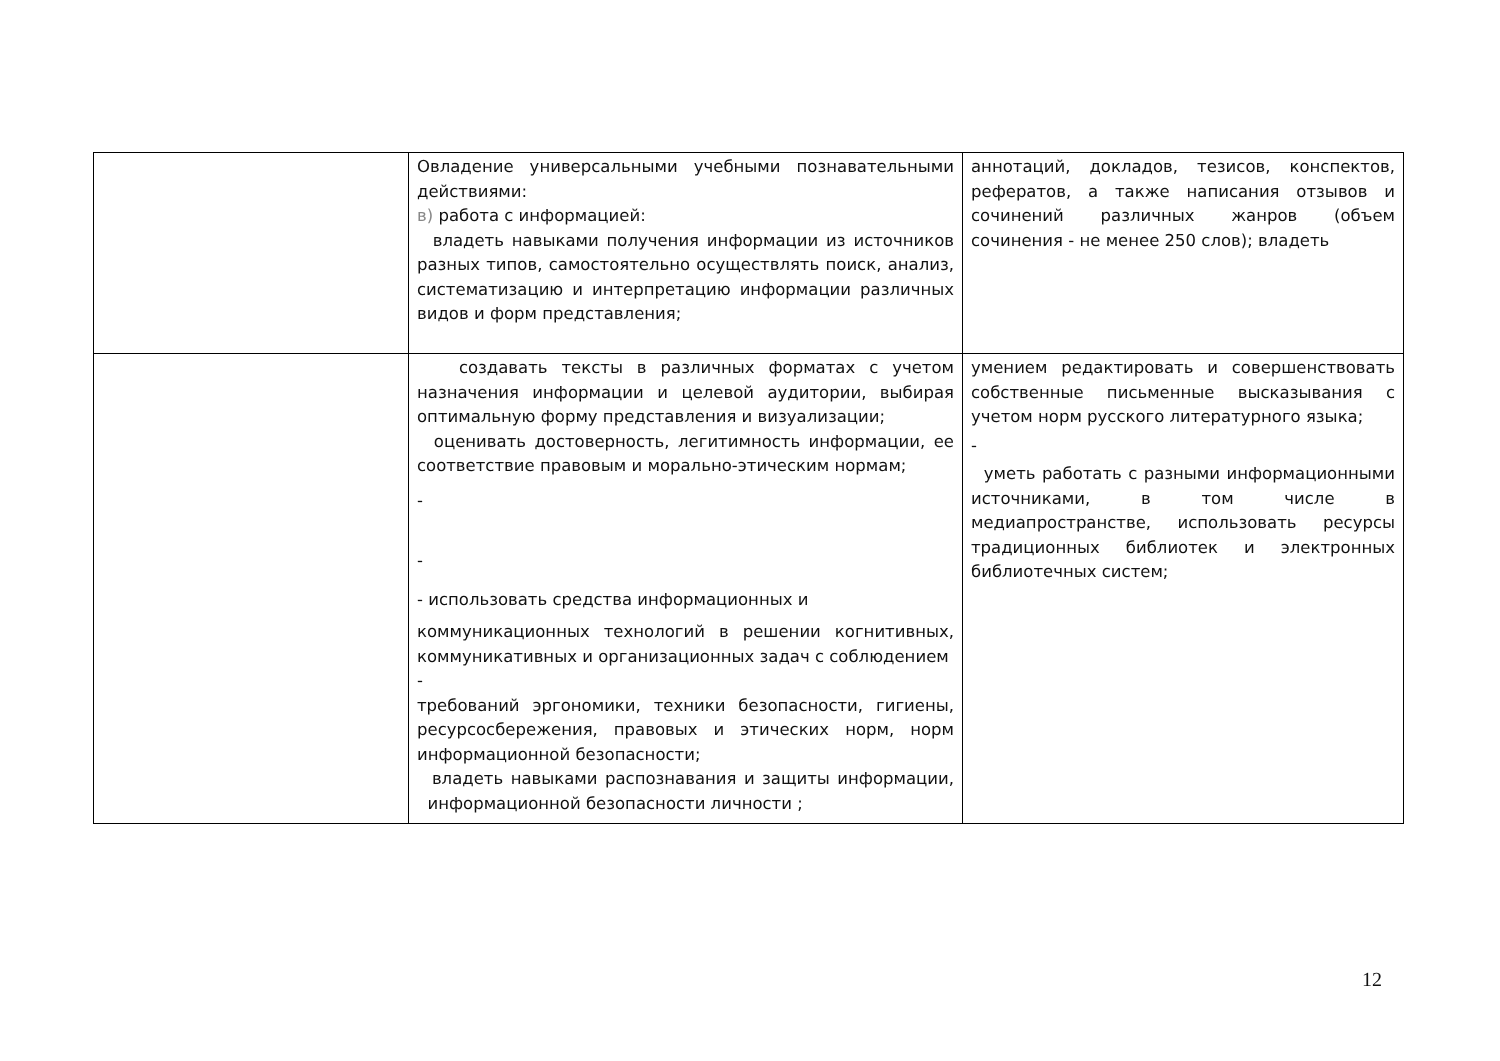| | Овладение универсальными учебными познавательными действиями: в) работа с информацией: владеть навыками получения информации из источников разных типов, самостоятельно осуществлять поиск, анализ, систематизацию и интерпретацию информации различных видов и форм представления; | аннотаций, докладов, тезисов, конспектов, рефератов, а также написания отзывов и сочинений различных жанров (объем сочинения - не менее 250 слов); владеть |
| | создавать тексты в различных форматах с учетом назначения информации и целевой аудитории, выбирая оптимальную форму представления и визуализации; оценивать достоверность, легитимность информации, ее соответствие правовым и морально-этическим нормам; - - - использовать средства информационных и коммуникационных технологий в решении когнитивных, коммуникативных и организационных задач с соблюдением - требований эргономики, техники безопасности, гигиены, ресурсосбережения, правовых и этических норм, норм информационной безопасности; владеть навыками распознавания и защиты информации, информационной безопасности личности ; | умением редактировать и совершенствовать собственные письменные высказывания с учетом норм русского литературного языка; - уметь работать с разными информационными источниками, в том числе в медиапространстве, использовать ресурсы традиционных библиотек и электронных библиотечных систем; |
12